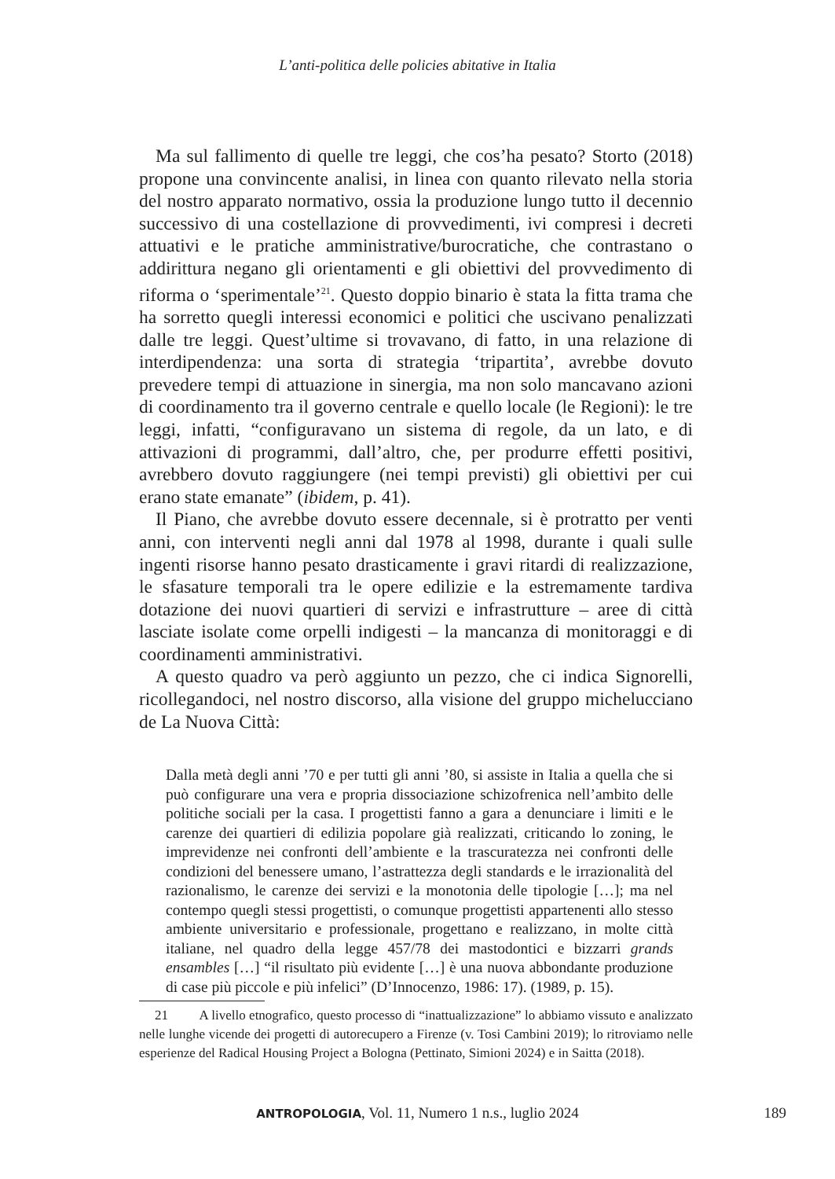L’anti-politica delle policies abitative in Italia
Ma sul fallimento di quelle tre leggi, che cos’ha pesato? Storto (2018) propone una convincente analisi, in linea con quanto rilevato nella storia del nostro apparato normativo, ossia la produzione lungo tutto il decennio successivo di una costellazione di provvedimenti, ivi compresi i decreti attuativi e le pratiche amministrative/burocratiche, che contrastano o addirittura negano gli orientamenti e gli obiettivi del provvedimento di riforma o ‘sperimentale’<sup>21</sup>. Questo doppio binario è stata la fitta trama che ha sorretto quegli interessi economici e politici che uscivano penalizzati dalle tre leggi. Quest’ultime si trovavano, di fatto, in una relazione di interdipendenza: una sorta di strategia ‘tripartita’, avrebbe dovuto prevedere tempi di attuazione in sinergia, ma non solo mancavano azioni di coordinamento tra il governo centrale e quello locale (le Regioni): le tre leggi, infatti, “configuravano un sistema di regole, da un lato, e di attivazioni di programmi, dall’altro, che, per produrre effetti positivi, avrebbero dovuto raggiungere (nei tempi previsti) gli obiettivi per cui erano state emanate” (ibidem, p. 41).
Il Piano, che avrebbe dovuto essere decennale, si è protratto per venti anni, con interventi negli anni dal 1978 al 1998, durante i quali sulle ingenti risorse hanno pesato drasticamente i gravi ritardi di realizzazione, le sfasature temporali tra le opere edilizie e la estremamente tardiva dotazione dei nuovi quartieri di servizi e infrastrutture – aree di città lasciate isolate come orpelli indigesti – la mancanza di monitoraggi e di coordinamenti amministrativi.
A questo quadro va però aggiunto un pezzo, che ci indica Signorelli, ricollegandoci, nel nostro discorso, alla visione del gruppo michelucciano de La Nuova Città:
Dalla metà degli anni ’70 e per tutti gli anni ’80, si assiste in Italia a quella che si può configurare una vera e propria dissociazione schizofrenica nell’ambito delle politiche sociali per la casa. I progettisti fanno a gara a denunciare i limiti e le carenze dei quartieri di edilizia popolare già realizzati, criticando lo zoning, le imprevidenze nei confronti dell’ambiente e la trascuratezza nei confronti delle condizioni del benessere umano, l’astrattezza degli standards e le irrazionalità del razionalismo, le carenze dei servizi e la monotonia delle tipologie […]; ma nel contempo quegli stessi progettisti, o comunque progettisti appartenenti allo stesso ambiente universitario e professionale, progettano e realizzano, in molte città italiane, nel quadro della legge 457/78 dei mastodontici e bizzarri grands ensambles […] “il risultato più evidente […] è una nuova abbondante produzione di case più piccole e più infelici” (D’Innocenzo, 1986: 17). (1989, p. 15).
21 A livello etnografico, questo processo di “inattualizzazione” lo abbiamo vissuto e analizzato nelle lunghe vicende dei progetti di autorecupero a Firenze (v. Tosi Cambini 2019); lo ritroviamo nelle esperienze del Radical Housing Project a Bologna (Pettinato, Simioni 2024) e in Saitta (2018).
ANTROPOLOGIA, Vol. 11, Numero 1 n.s., luglio 2024
189